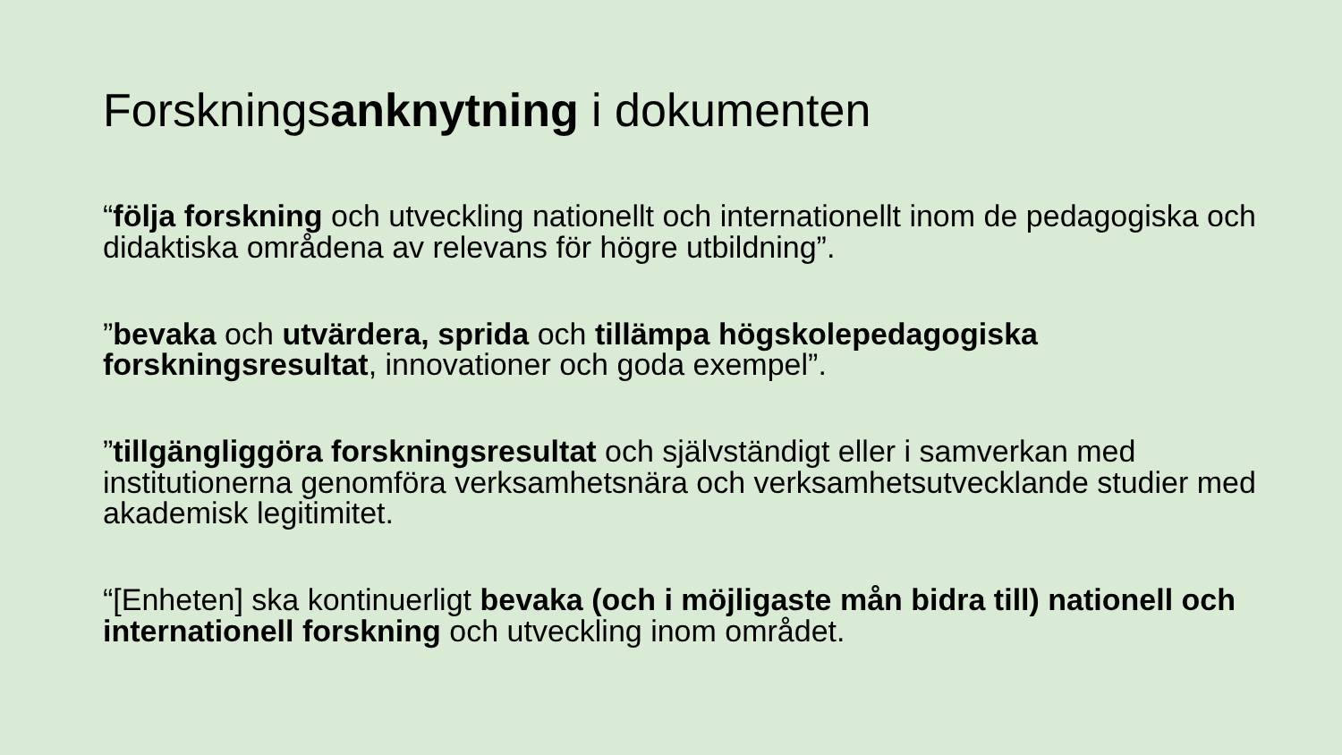Forskningsanknytning i dokumenten
“följa forskning och utveckling nationellt och internationellt inom de pedagogiska och didaktiska områdena av relevans för högre utbildning”.
”bevaka och utvärdera, sprida och tillämpa högskolepedagogiska forskningsresultat, innovationer och goda exempel”.
”tillgängliggöra forskningsresultat och självständigt eller i samverkan med institutionerna genomföra verksamhetsnära och verksamhetsutvecklande studier med akademisk legitimitet.
“[Enheten] ska kontinuerligt bevaka (och i möjligaste mån bidra till) nationell och internationell forskning och utveckling inom området.